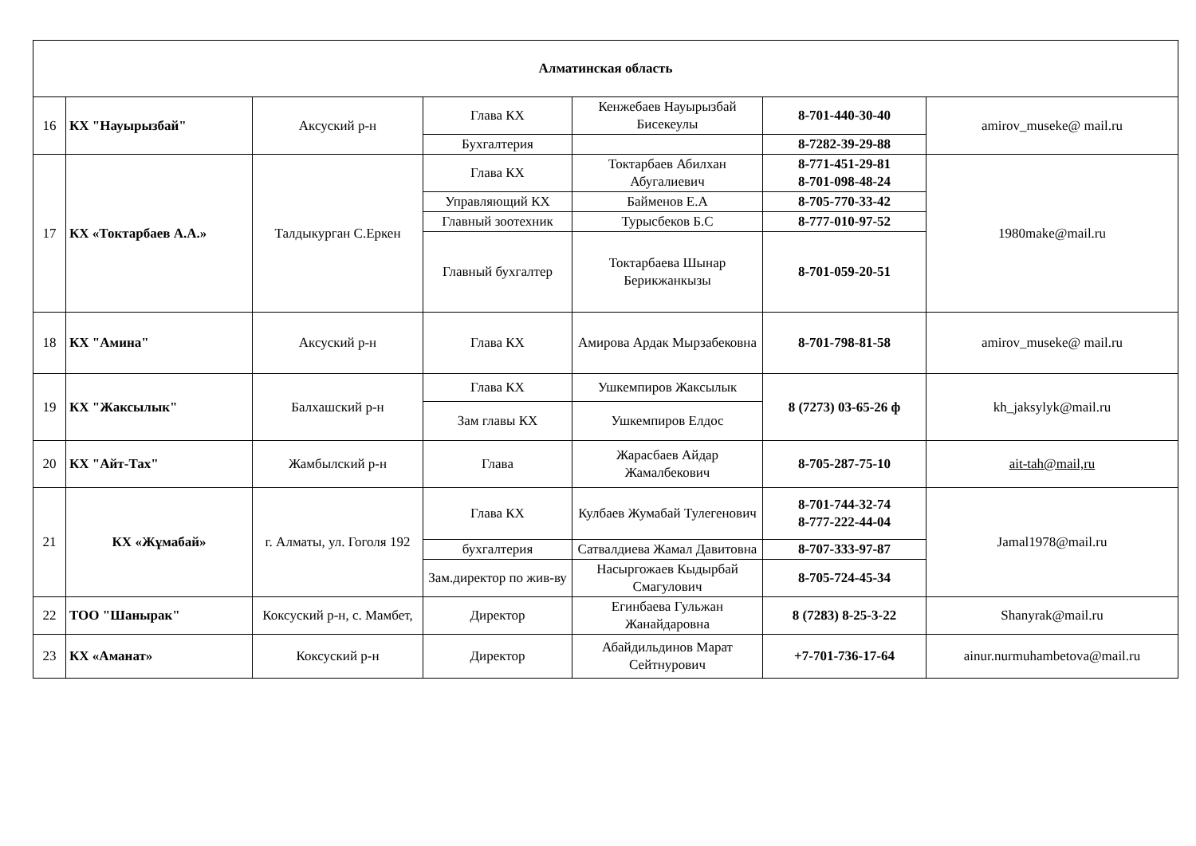| Алматинская область | | | | | | |
| --- | --- | --- | --- | --- | --- | --- |
| 16 | КХ "Науырызбай" | Аксуский р-н | Глава КХ | Кенжебаев Науырызбай Бисекеулы | 8-701-440-30-40 | amirov_museke@ mail.ru |
| | | | Бухгалтерия | | | |
| | | | | | 8-7282-39-29-88 | |
| 17 | КХ «Токтарбаев А.А.» | Талдыкурган С.Еркен | Глава КХ | Токтарбаев Абилхан Абугалиевич | 8-771-451-29-81 8-701-098-48-24 | 1980make@mail.ru |
| | | | Управляющий КХ | Байменов Е.А | 8-705-770-33-42 | |
| | | | Главный зоотехник | Турысбеков Б.С | 8-777-010-97-52 | |
| | | | Главный бухгалтер | Токтарбаева Шынар Берикжанкызы | 8-701-059-20-51 | |
| 18 | КХ "Амина" | Аксуский р-н | Глава КХ | Амирова Ардак Мырзабековна | 8-701-798-81-58 | amirov_museke@ mail.ru |
| 19 | КХ "Жаксылык" | Балхашский р-н | Глава КХ | Ушкемпиров Жаксылык | 8 (7273) 03-65-26 ф | kh_jaksylyk@mail.ru |
| | | | Зам главы КХ | Ушкемпиров Елдос | | |
| 20 | КХ "Айт-Тах" | Жамбылский р-н | Глава | Жарасбаев Айдар Жамалбекович | 8-705-287-75-10 | ait-tah@mail,ru |
| 21 | КХ «Жұмабай» | г. Алматы, ул. Гоголя 192 | Глава КХ | Кулбаев Жумабай Тулегенович | 8-701-744-32-74 8-777-222-44-04 | Jamal1978@mail.ru |
| | | | бухгалтерия | Сатвалдиева Жамал Давитовна | 8-707-333-97-87 | |
| | | | Зам.директор по жив-ву | Насыргожаев Кыдырбай Смагулович | 8-705-724-45-34 | |
| 22 | ТОО "Шанырак" | Коксуский р-н, с. Мамбет, | Директор | Егинбаева Гульжан Жанайдаровна | 8 (7283) 8-25-3-22 | Shanyrak@mail.ru |
| 23 | КХ «Аманат» | Коксуский р-н | Директор | Абайдильдинов Марат Сейтнурович | +7-701-736-17-64 | ainur.nurmuhambetova@mail.ru |